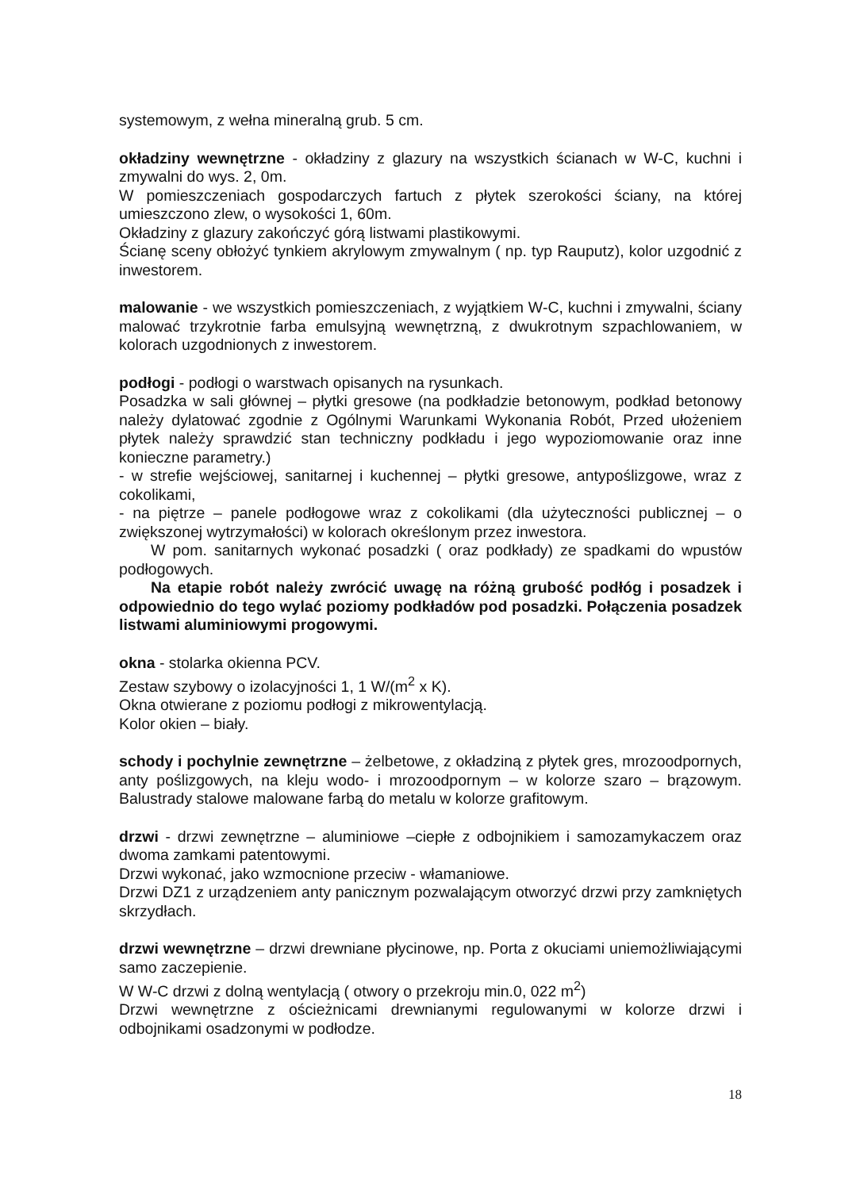systemowym, z wełna mineralną grub. 5 cm.
okładziny wewnętrzne - okładziny z glazury na wszystkich ścianach w W-C, kuchni i zmywalni do wys. 2, 0m.
W pomieszczeniach gospodarczych fartuch z płytek szerokości ściany, na której umieszczono zlew, o wysokości 1, 60m.
Okładziny z glazury zakończyć górą listwami plastikowymi.
Ścianę sceny obłożyć tynkiem akrylowym zmywalnym ( np. typ Rauputz), kolor uzgodnić z inwestorem.
malowanie - we wszystkich pomieszczeniach, z wyjątkiem W-C, kuchni i zmywalni, ściany malować trzykrotnie farba emulsyjną wewnętrzną, z dwukrotnym szpachlowaniem, w kolorach uzgodnionych z inwestorem.
podłogi - podłogi o warstwach opisanych na rysunkach.
Posadzka w sali głównej – płytki gresowe (na podkładzie betonowym, podkład betonowy należy dylatować zgodnie z Ogólnymi Warunkami Wykonania Robót, Przed ułożeniem płytek należy sprawdzić stan techniczny podkładu i jego wypoziomowanie oraz inne konieczne parametry.)
- w strefie wejściowej, sanitarnej i kuchennej – płytki gresowe, antypoślizgowe, wraz z cokolikami,
- na piętrze – panele podłogowe wraz z cokolikami (dla użyteczności publicznej – o zwiększonej wytrzymałości) w kolorach określonym przez inwestora.
W pom. sanitarnych wykonać posadzki ( oraz podkłady) ze spadkami do wpustów podłogowych.
Na etapie robót należy zwrócić uwagę na różną grubość podłóg i posadzek i odpowiednio do tego wylać poziomy podkładów pod posadzki. Połączenia posadzek listwami aluminiowymi progowymi.
okna - stolarka okienna PCV.
Zestaw szybowy o izolacyjności 1, 1 W/(m<sup>2</sup> x K).
Okna otwierane z poziomu podłogi z mikrowentylacją.
Kolor okien – biały.
schody i pochylnie zewnętrzne – żelbetowe, z okładziną z płytek gres, mrozoodpornych, anty poślizgowych, na kleju wodo- i mrozoodpornym – w kolorze szaro – brązowym. Balustrady stalowe malowane farbą do metalu w kolorze grafitowym.
drzwi - drzwi zewnętrzne – aluminiowe –ciepłe z odbojnikiem i samozamykaczem oraz dwoma zamkami patentowymi.
Drzwi wykonać, jako wzmocnione przeciw - włamaniowe.
Drzwi DZ1 z urządzeniem anty panicznym pozwalającym otworzyć drzwi przy zamkniętych skrzydłach.
drzwi wewnętrzne – drzwi drewniane płycinowe, np. Porta z okuciami uniemożliwiającymi samo zaczepienie.
W W-C drzwi z dolną wentylacją ( otwory o przekroju min.0, 022 m<sup>2</sup>)
Drzwi wewnętrzne z ościeżnicami drewnianymi regulowanymi w kolorze drzwi i odbojnikami osadzonymi w podłodze.
18